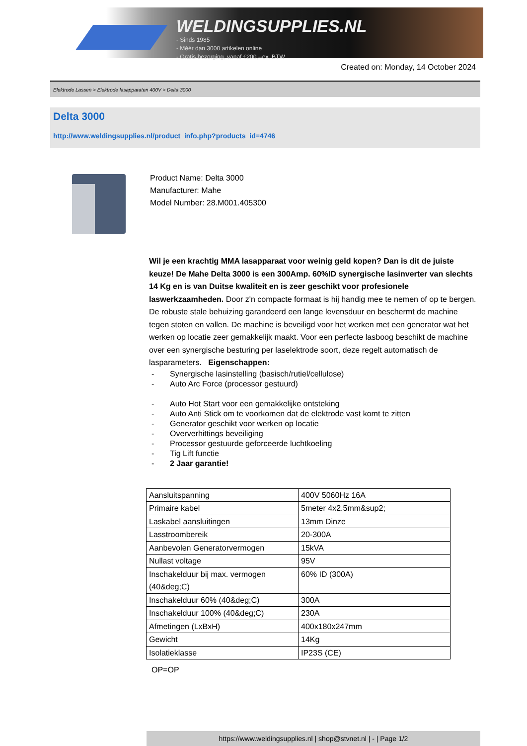WELDINGSUPPLIES.NL
- Sinds 1985
- Méér dan 3000 artikelen online
- Gratis bezorging, vanaf €200,--ex. BTW
Created on: Monday, 14 October 2024
Elektrode Lassen > Elektrode lasapparaten 400V > Delta 3000
Delta 3000
http://www.weldingsupplies.nl/product_info.php?products_id=4746
Product Name: Delta 3000
Manufacturer: Mahe
Model Number: 28.M001.405300
Wil je een krachtig MMA lasapparaat voor weinig geld kopen? Dan is dit de juiste keuze! De Mahe Delta 3000 is een 300Amp. 60%ID synergische lasinverter van slechts 14 Kg en is van Duitse kwaliteit en is zeer geschikt voor profesionele laswerkzaamheden. Door z'n compacte formaat is hij handig mee te nemen of op te bergen. De robuste stale behuizing garandeerd een lange levensduur en beschermt de machine tegen stoten en vallen. De machine is beveiligd voor het werken met een generator wat het werken op locatie zeer gemakkelijk maakt. Voor een perfecte lasboog beschikt de machine over een synergische besturing per laselektrode soort, deze regelt automatisch de lasparameters. Eigenschappen:
- Synergische lasinstelling (basisch/rutiel/cellulose)
- Auto Arc Force (processor gestuurd)
- Auto Hot Start voor een gemakkelijke ontsteking
- Auto Anti Stick om te voorkomen dat de elektrode vast komt te zitten
- Generator geschikt voor werken op locatie
- Oververhittings beveiliging
- Processor gestuurde geforceerde luchtkoeling
- Tig Lift functie
- 2 Jaar garantie!
| Aansluitspanning | 400V 5060Hz 16A |
| Primaire kabel | 5meter 4x2.5mm&sup2; |
| Laskabel aansluitingen | 13mm Dinze |
| Lasstroombereik | 20-300A |
| Aanbevolen Generatorvermogen | 15kVA |
| Nullast voltage | 95V |
| Inschakelduur bij max. vermogen (40&deg;C) | 60% ID (300A) |
| Inschakelduur 60% (40&deg;C) | 300A |
| Inschakelduur 100% (40&deg;C) | 230A |
| Afmetingen (LxBxH) | 400x180x247mm |
| Gewicht | 14Kg |
| Isolatieklasse | IP23S (CE) |
OP=OP
https://www.weldingsupplies.nl | shop@stvnet.nl | - | Page 1/2